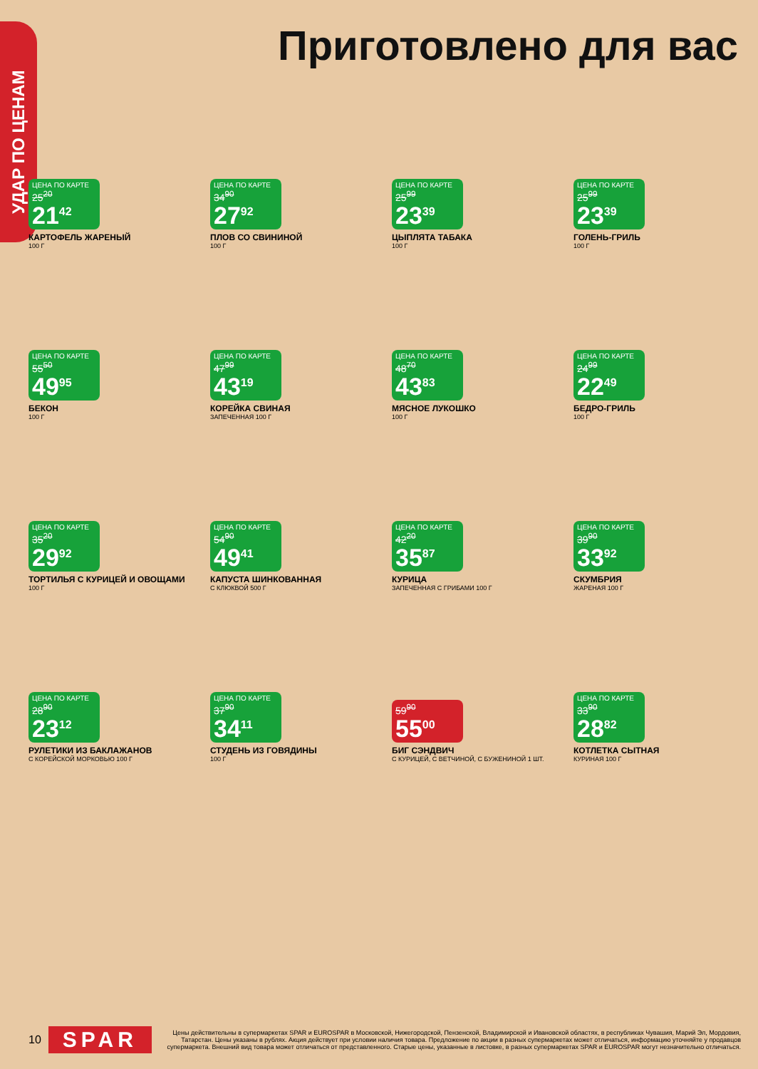УДАР ПО ЦЕНАМ
Приготовлено для вас
ЦЕНА ПО КАРТЕ
25<sup>20</sup>
21<sup>42</sup>
КАРТОФЕЛЬ ЖАРЕНЫЙ
100 Г
ЦЕНА ПО КАРТЕ
34<sup>90</sup>
27<sup>92</sup>
ПЛОВ СО СВИНИНОЙ
100 Г
ЦЕНА ПО КАРТЕ
25<sup>99</sup>
23<sup>39</sup>
ЦЫПЛЯТА ТАБАКА
100 Г
ЦЕНА ПО КАРТЕ
25<sup>99</sup>
23<sup>39</sup>
ГОЛЕНЬ-ГРИЛЬ
100 Г
ЦЕНА ПО КАРТЕ
55<sup>50</sup>
49<sup>95</sup>
БЕКОН
100 Г
ЦЕНА ПО КАРТЕ
47<sup>99</sup>
43<sup>19</sup>
КОРЕЙКА СВИНАЯ
ЗАПЕЧЕННАЯ 100 Г
ЦЕНА ПО КАРТЕ
48<sup>70</sup>
43<sup>83</sup>
МЯСНОЕ ЛУКОШКО
100 Г
ЦЕНА ПО КАРТЕ
24<sup>99</sup>
22<sup>49</sup>
БЕДРО-ГРИЛЬ
100 Г
ЦЕНА ПО КАРТЕ
35<sup>20</sup>
29<sup>92</sup>
ТОРТИЛЬЯ С КУРИЦЕЙ И ОВОЩАМИ
100 Г
ЦЕНА ПО КАРТЕ
54<sup>90</sup>
49<sup>41</sup>
КАПУСТА ШИНКОВАННАЯ
С КЛЮКВОЙ 500 Г
ЦЕНА ПО КАРТЕ
42<sup>20</sup>
35<sup>87</sup>
КУРИЦА
ЗАПЕЧЕННАЯ С ГРИБАМИ 100 Г
ЦЕНА ПО КАРТЕ
39<sup>90</sup>
33<sup>92</sup>
СКУМБРИЯ
ЖАРЕНАЯ 100 Г
ЦЕНА ПО КАРТЕ
28<sup>90</sup>
23<sup>12</sup>
РУЛЕТИКИ ИЗ БАКЛАЖАНОВ
С КОРЕЙСКОЙ МОРКОВЬЮ 100 Г
ЦЕНА ПО КАРТЕ
37<sup>90</sup>
34<sup>11</sup>
СТУДЕНЬ ИЗ ГОВЯДИНЫ
100 Г
59<sup>90</sup>
55<sup>00</sup>
БИГ СЭНДВИЧ
С КУРИЦЕЙ, С ВЕТЧИНОЙ, С БУЖЕНИНОЙ 1 ШТ.
ЦЕНА ПО КАРТЕ
33<sup>90</sup>
28<sup>82</sup>
КОТЛЕТКА СЫТНАЯ
КУРИНАЯ 100 Г
10 SPAR
Цены действительны в супермаркетах SPAR и EUROSPAR в Московской, Нижегородской, Пензенской, Владимирской и Ивановской областях, в республиках Чувашия, Марий Эл, Мордовия, Татарстан. Цены указаны в рублях. Акция действует при условии наличия товара. Предложение по акции в разных супермаркетах может отличаться, информацию уточняйте у продавцов супермаркета. Внешний вид товара может отличаться от представленного. Старые цены, указанные в листовке, в разных супермаркетах SPAR и EUROSPAR могут незначительно отличаться.